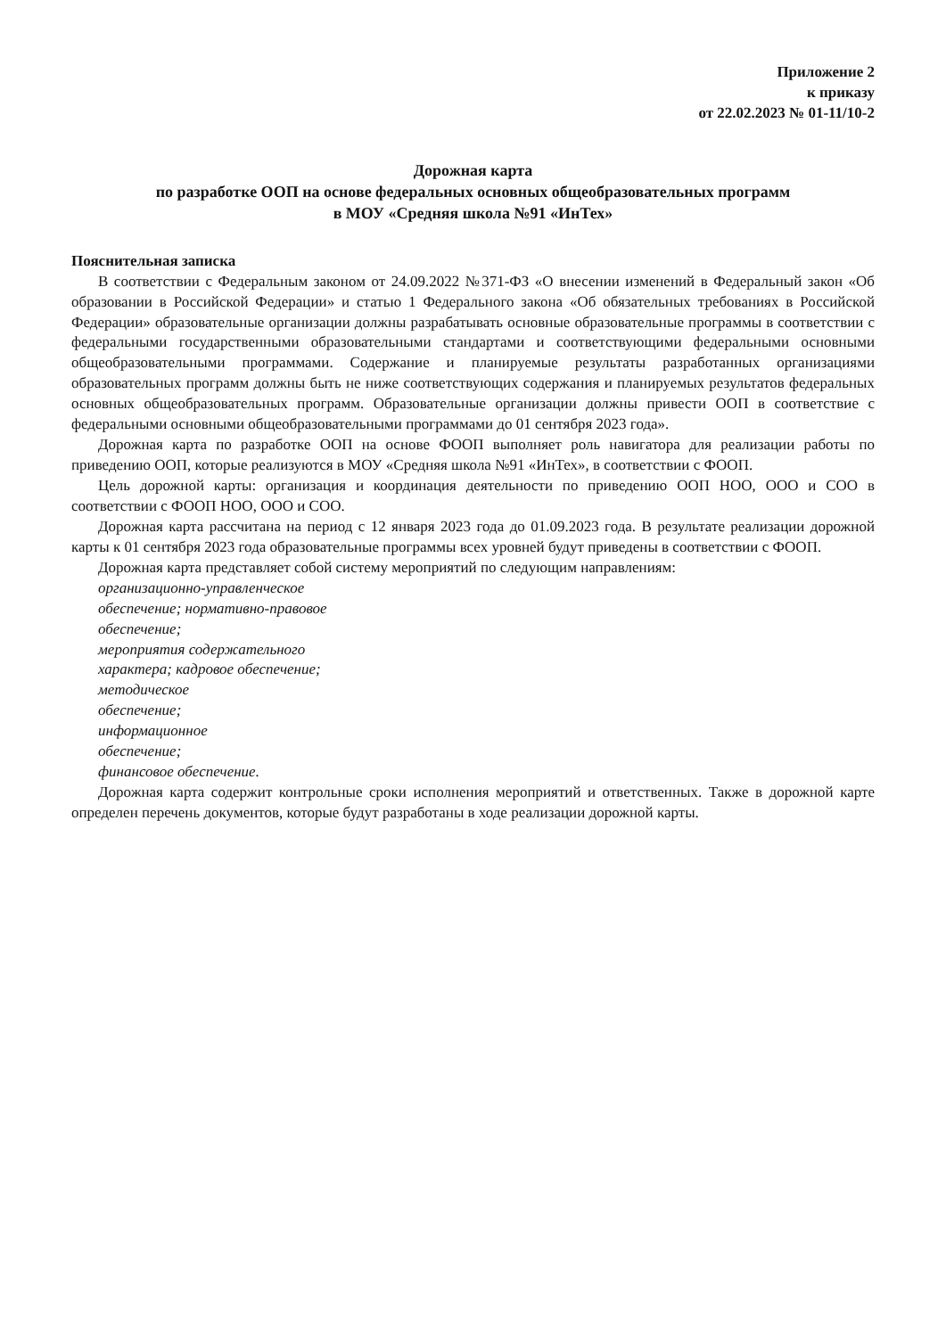Приложение 2
к приказу
от 22.02.2023 № 01-11/10-2
Дорожная карта
по разработке ООП на основе федеральных основных общеобразовательных программ
в МОУ «Средняя школа №91 «ИнТех»
Пояснительная записка
В соответствии с Федеральным законом от 24.09.2022 №371-ФЗ «О внесении изменений в Федеральный закон «Об образовании в Российской Федерации» и статью 1 Федерального закона «Об обязательных требованиях в Российской Федерации» образовательные организации должны разрабатывать основные образовательные программы в соответствии с федеральными государственными образовательными стандартами и соответствующими федеральными основными общеобразовательными программами. Содержание и планируемые результаты разработанных организациями образовательных программ должны быть не ниже соответствующих содержания и планируемых результатов федеральных основных общеобразовательных программ. Образовательные организации должны привести ООП в соответствие с федеральными основными общеобразовательными программами до 01 сентября 2023 года».
Дорожная карта по разработке ООП на основе ФООП выполняет роль навигатора для реализации работы по приведению ООП, которые реализуются в МОУ «Средняя школа №91 «ИнТех», в соответствии с ФООП.
Цель дорожной карты: организация и координация деятельности по приведению ООП НОО, ООО и СОО в соответствии с ФООП НОО, ООО и СОО.
Дорожная карта рассчитана на период с 12 января 2023 года до 01.09.2023 года. В результате реализации дорожной карты к 01 сентября 2023 года образовательные программы всех уровней будут приведены в соответствии с ФООП.
Дорожная карта представляет собой систему мероприятий по следующим направлениям:
организационно-управленческое
обеспечение; нормативно-правовое
обеспечение;
мероприятия содержательного
характера; кадровое обеспечение;
методическое
обеспечение;
информационное
обеспечение;
финансовое обеспечение.
Дорожная карта содержит контрольные сроки исполнения мероприятий и ответственных. Также в дорожной карте определен перечень документов, которые будут разработаны в ходе реализации дорожной карты.